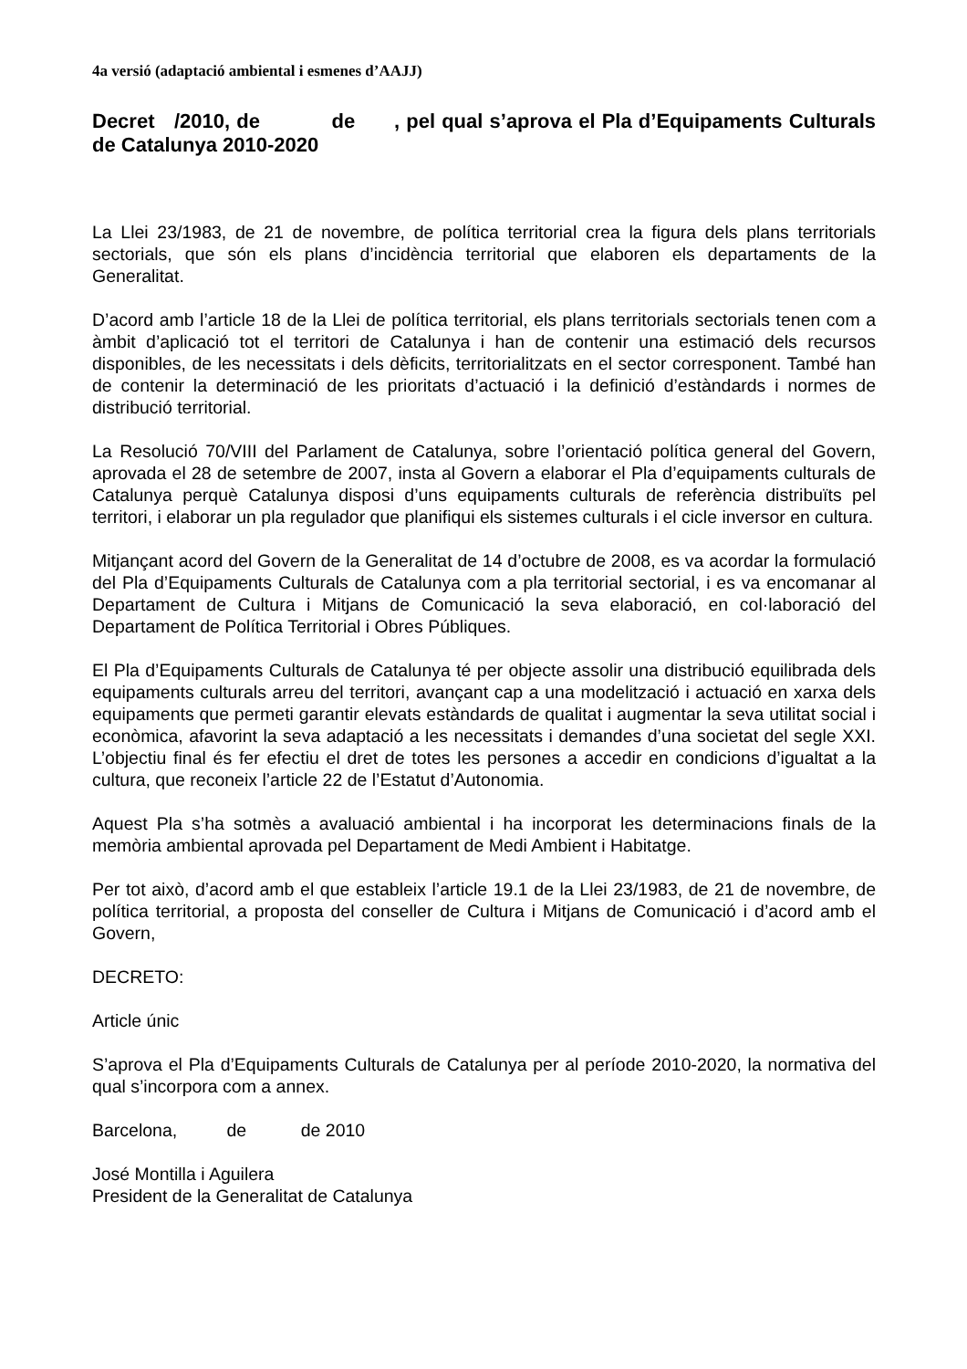4a versió (adaptació ambiental i esmenes d’AAJJ)
Decret /2010, de de , pel qual s’aprova el Pla d’Equipaments Culturals de Catalunya 2010-2020
La Llei 23/1983, de 21 de novembre, de política territorial crea la figura dels plans territorials sectorials, que són els plans d’incidència territorial que elaboren els departaments de la Generalitat.
D’acord amb l’article 18 de la Llei de política territorial, els plans territorials sectorials tenen com a àmbit d’aplicació tot el territori de Catalunya i han de contenir una estimació dels recursos disponibles, de les necessitats i dels dèficits, territorialitzats en el sector corresponent. També han de contenir la determinació de les prioritats d’actuació i la definició d’estàndards i normes de distribució territorial.
La Resolució 70/VIII del Parlament de Catalunya, sobre l’orientació política general del Govern, aprovada el 28 de setembre de 2007, insta al Govern a elaborar el Pla d’equipaments culturals de Catalunya perquè Catalunya disposi d’uns equipaments culturals de referència distribuïts pel territori, i elaborar un pla regulador que planifiqui els sistemes culturals i el cicle inversor en cultura.
Mitjançant acord del Govern de la Generalitat de 14 d’octubre de 2008, es va acordar la formulació del Pla d’Equipaments Culturals de Catalunya com a pla territorial sectorial, i es va encomanar al Departament de Cultura i Mitjans de Comunicació la seva elaboració, en col·laboració del Departament de Política Territorial i Obres Públiques.
El Pla d’Equipaments Culturals de Catalunya té per objecte assolir una distribució equilibrada dels equipaments culturals arreu del territori, avançant cap a una modelització i actuació en xarxa dels equipaments que permeti garantir elevats estàndards de qualitat i augmentar la seva utilitat social i econòmica, afavorint la seva adaptació a les necessitats i demandes d’una societat del segle XXI. L’objectiu final és fer efectiu el dret de totes les persones a accedir en condicions d’igualtat a la cultura, que reconeix l’article 22 de l’Estatut d’Autonomia.
Aquest Pla s’ha sotmès a avaluació ambiental i ha incorporat les determinacions finals de la memòria ambiental aprovada pel Departament de Medi Ambient i Habitatge.
Per tot això, d’acord amb el que estableix l’article 19.1 de la Llei 23/1983, de 21 de novembre, de política territorial, a proposta del conseller de Cultura i Mitjans de Comunicació i d’acord amb el Govern,
DECRETO:
Article únic
S’aprova el Pla d’Equipaments Culturals de Catalunya per al període 2010-2020, la normativa del qual s’incorpora com a annex.
Barcelona, de de 2010
José Montilla i Aguilera
President de la Generalitat de Catalunya